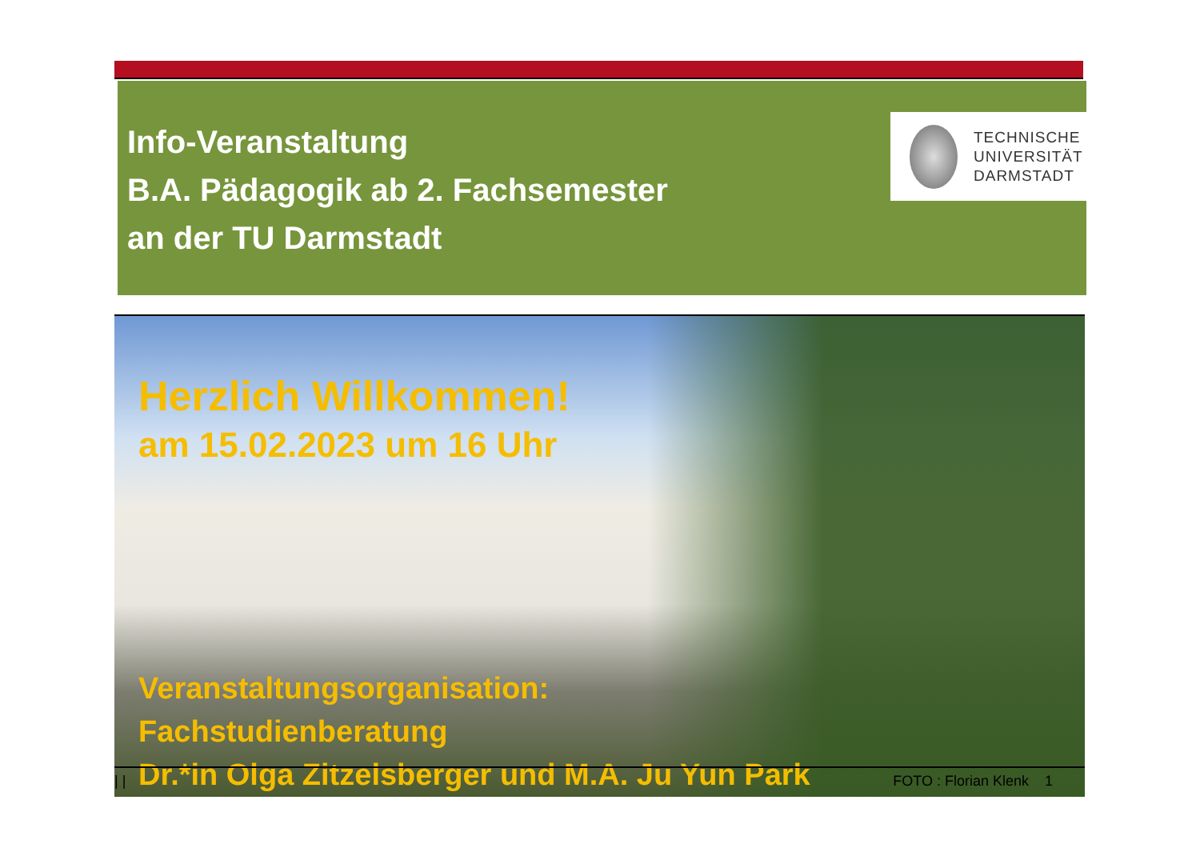Info-Veranstaltung
B.A. Pädagogik ab 2. Fachsemester
an der TU Darmstadt
TECHNISCHE
UNIVERSITÄT
DARMSTADT
Herzlich Willkommen!
am 15.02.2023 um 16 Uhr
Veranstaltungsorganisation:
Fachstudienberatung
Dr.*in Olga Zitzelsberger und M.A. Ju Yun Park
| | FOTO : Florian Klenk 1